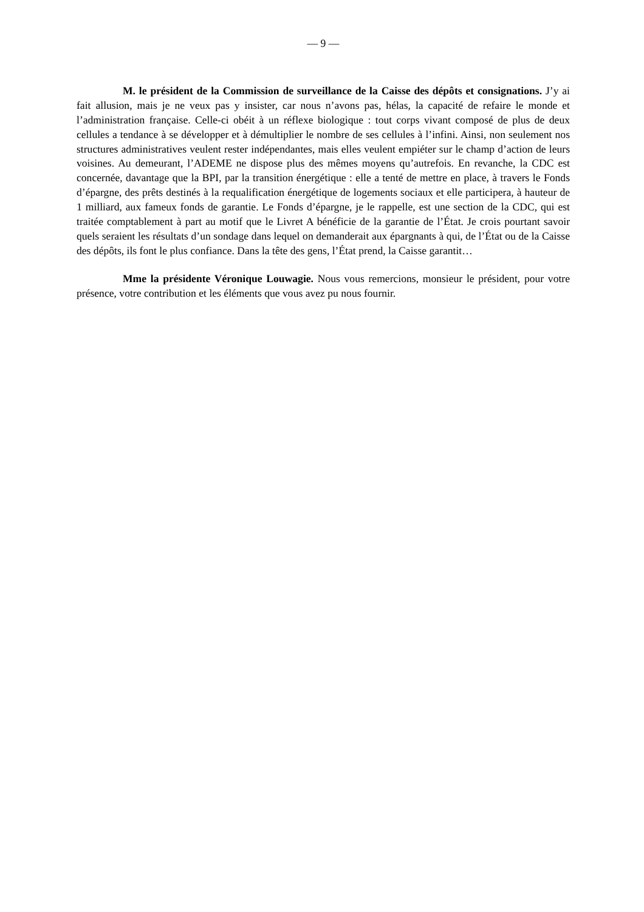— 9 —
M. le président de la Commission de surveillance de la Caisse des dépôts et consignations. J’y ai fait allusion, mais je ne veux pas y insister, car nous n’avons pas, hélas, la capacité de refaire le monde et l’administration française. Celle-ci obéit à un réflexe biologique : tout corps vivant composé de plus de deux cellules a tendance à se développer et à démultiplier le nombre de ses cellules à l’infini. Ainsi, non seulement nos structures administratives veulent rester indépendantes, mais elles veulent empiéter sur le champ d’action de leurs voisines. Au demeurant, l’ADEME ne dispose plus des mêmes moyens qu’autrefois. En revanche, la CDC est concernée, davantage que la BPI, par la transition énergétique : elle a tenté de mettre en place, à travers le Fonds d’épargne, des prêts destinés à la requalification énergétique de logements sociaux et elle participera, à hauteur de 1 milliard, aux fameux fonds de garantie. Le Fonds d’épargne, je le rappelle, est une section de la CDC, qui est traitée comptablement à part au motif que le Livret A bénéficie de la garantie de l’État. Je crois pourtant savoir quels seraient les résultats d’un sondage dans lequel on demanderait aux épargnants à qui, de l’État ou de la Caisse des dépôts, ils font le plus confiance. Dans la tête des gens, l’État prend, la Caisse garantit…
Mme la présidente Véronique Louwagie. Nous vous remercions, monsieur le président, pour votre présence, votre contribution et les éléments que vous avez pu nous fournir.